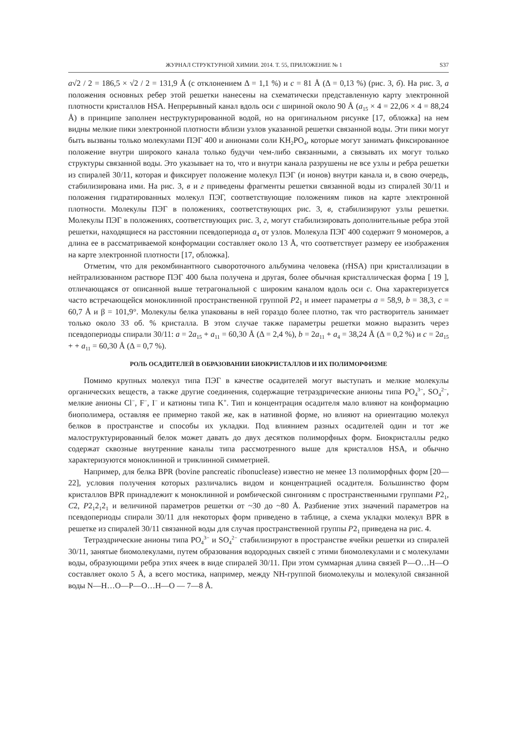ЖУРНАЛ СТРУКТУРНОЙ ХИМИИ. 2014. Т. 55, ПРИЛОЖЕНИЕ № 1 S37
a√2 / 2 = 186,5 × √2 / 2 = 131,9 Å (с отклонением Δ = 1,1 %) и c = 81 Å (Δ = 0,13 %) (рис. 3, б). На рис. 3, а положения основных ребер этой решетки нанесены на схематически представленную карту электронной плотности кристаллов HSA. Непрерывный канал вдоль оси c шириной около 90 Å (a<sub>15</sub> × 4 = 22,06 × 4 = 88,24 Å) в принципе заполнен неструктурированной водой, но на оригинальном рисунке [17, обложка] на нем видны мелкие пики электронной плотности вблизи узлов указанной решетки связанной воды. Эти пики могут быть вызваны только молекулами ПЭГ 400 и анионами соли KH<sub>2</sub>PO<sub>4</sub>, которые могут занимать фиксированное положение внутри широкого канала только будучи чем-либо связанными, а связывать их могут только структуры связанной воды. Это указывает на то, что и внутри канала разрушены не все узлы и ребра решетки из спиралей 30/11, которая и фиксирует положение молекул ПЭГ (и ионов) внутри канала и, в свою очередь, стабилизирована ими. На рис. 3, в и г приведены фрагменты решетки связанной воды из спиралей 30/11 и положения гидратированных молекул ПЭГ, соответствующие положениям пиков на карте электронной плотности. Молекулы ПЭГ в положениях, соответствующих рис. 3, в, стабилизируют узлы решетки. Молекулы ПЭГ в положениях, соответствующих рис. 3, г, могут стабилизировать дополнительные ребра этой решетки, находящиеся на расстоянии псевдопериода a<sub>4</sub> от узлов. Молекула ПЭГ 400 содержит 9 мономеров, а длина ее в рассматриваемой конформации составляет около 13 Å, что соответствует размеру ее изображения на карте электронной плотности [17, обложка].
Отметим, что для рекомбинантного сывороточного альбумина человека (rHSA) при кристаллизации в нейтрализованном растворе ПЭГ 400 была получена и другая, более обычная кристаллическая форма [ 19 ], отличающаяся от описанной выше тетрагональной с широким каналом вдоль оси c. Она характеризуется часто встречающейся моноклинной пространственной группой P2<sub>1</sub> и имеет параметры a = 58,9, b = 38,3, c = 60,7 Å и β = 101,9°. Молекулы белка упакованы в ней гораздо более плотно, так что растворитель занимает только около 33 об. % кристалла. В этом случае также параметры решетки можно выразить через псевдопериоды спирали 30/11: a = 2a<sub>15</sub> + a<sub>11</sub> = 60,30 Å (Δ = 2,4 %), b = 2a<sub>11</sub> + a<sub>4</sub> = 38,24 Å (Δ = 0,2 %) и c = 2a<sub>15</sub> + + a<sub>11</sub> = 60,30 Å (Δ = 0,7 %).
РОЛЬ ОСАДИТЕЛЕЙ В ОБРАЗОВАНИИ БИОКРИСТАЛЛОВ И ИХ ПОЛИМОРФИЗМЕ
Помимо крупных молекул типа ПЭГ в качестве осадителей могут выступать и мелкие молекулы органических веществ, а также другие соединения, содержащие тетраэдрические анионы типа PO<sub>4</sub><sup>3−</sup>, SO<sub>4</sub><sup>2−</sup>, мелкие анионы Cl<sup>−</sup>, F<sup>−</sup>, I<sup>−</sup> и катионы типа K<sup>+</sup>. Тип и концентрация осадителя мало влияют на конформацию биополимера, оставляя ее примерно такой же, как в нативной форме, но влияют на ориентацию молекул белков в пространстве и способы их укладки. Под влиянием разных осадителей один и тот же малоструктурированный белок может давать до двух десятков полиморфных форм. Биокристаллы редко содержат сквозные внутренние каналы типа рассмотренного выше для кристаллов HSA, и обычно характеризуются моноклинной и триклинной симметрией.
Например, для белка BPR (bovine pancreatic ribonuclease) известно не менее 13 полиморфных форм [20—22], условия получения которых различались видом и концентрацией осадителя. Большинство форм кристаллов BPR принадлежит к моноклинной и ромбической сингониям с пространственными группами P2<sub>1</sub>, C2, P2<sub>1</sub>2<sub>1</sub>2<sub>1</sub> и величиной параметров решетки от ~30 до ~80 Å. Разбиение этих значений параметров на псевдопериоды спирали 30/11 для некоторых форм приведено в таблице, а схема укладки молекул BPR в решетке из спиралей 30/11 связанной воды для случая пространственной группы P2<sub>1</sub> приведена на рис. 4.
Тетраэдрические анионы типа PO<sub>4</sub><sup>3−</sup> и SO<sub>4</sub><sup>2−</sup> стабилизируют в пространстве ячейки решетки из спиралей 30/11, занятые биомолекулами, путем образования водородных связей с этими биомолекулами и с молекулами воды, образующими ребра этих ячеек в виде спиралей 30/11. При этом суммарная длина связей P—O…H—O составляет около 5 Å, а всего мостика, например, между NH-группой биомолекулы и молекулой связанной воды N—H…O—P—O…H—O — 7—8 Å.